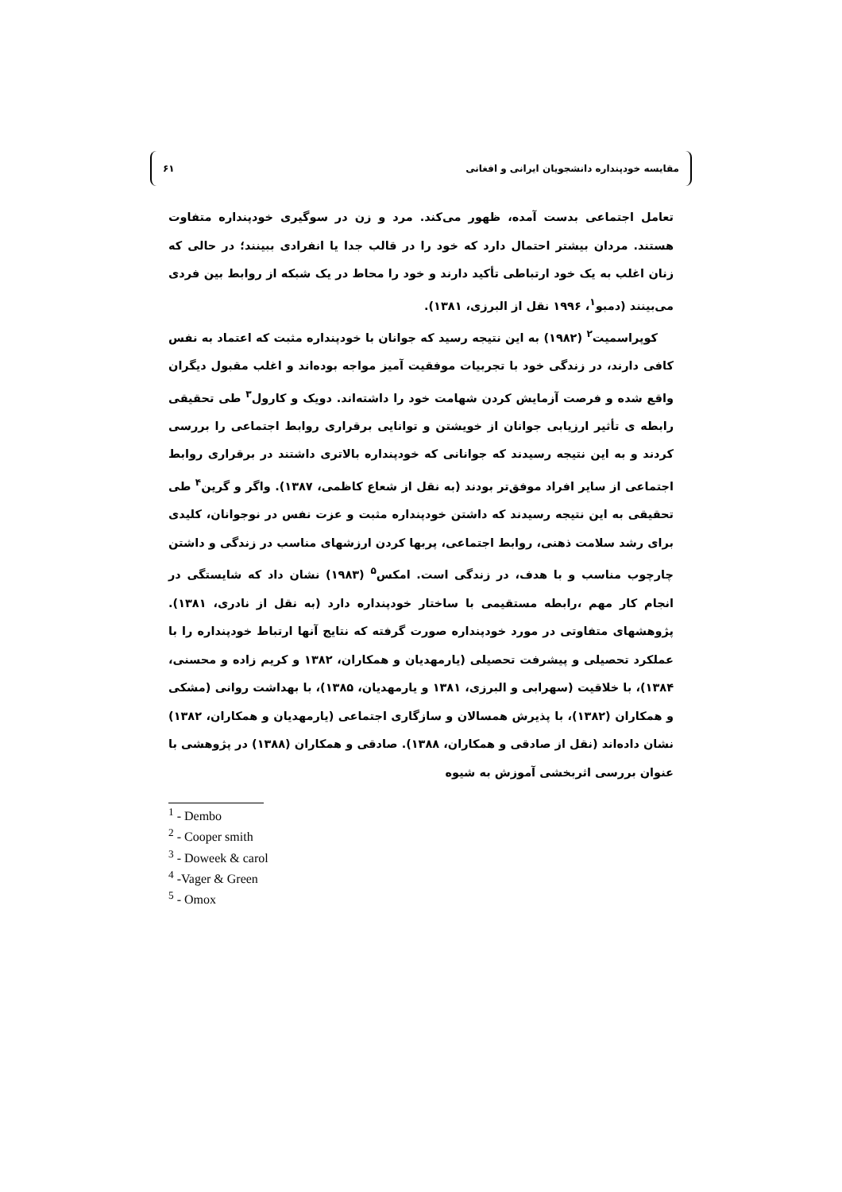مقایسه خودپنداره دانشجویان ایرانی و افغانی ۶۱
تعامل اجتماعی بدست آمده، ظهور می‌کند. مرد و زن در سوگیری خودپنداره متفاوت هستند. مردان بیشتر احتمال دارد که خود را در قالب جدا یا انفرادی ببینند؛ در حالی که زنان اغلب به یک خود ارتباطی تأکید دارند و خود را محاط در یک شبکه از روابط بین فردی می‌بینند (دمبو<sup>۱</sup>، ۱۹۹۶ نقل از البرزی، ۱۳۸۱).
کوپراسمیت<sup>۲</sup> (۱۹۸۲) به این نتیجه رسید که جوانان با خودپنداره مثبت که اعتماد به نفس کافی دارند، در زندگی خود با تجربیات موفقیت آمیز مواجه بوده‌اند و اغلب مقبول دیگران واقع شده و فرصت آزمایش کردن شهامت خود را داشته‌اند. دویک و کارول<sup>۳</sup> طی تحقیقی رابطه ی تأثیر ارزیابی جوانان از خویشتن و توانایی برقراری روابط اجتماعی را بررسی کردند و به این نتیجه رسیدند که جوانانی که خودپنداره بالاتری داشتند در برقراری روابط اجتماعی از سایر افراد موفق‌تر بودند (به نقل از شعاع کاظمی، ۱۳۸۷). واگر و گرین<sup>۴</sup> طی تحقیقی به این نتیجه رسیدند که داشتن خودپنداره مثبت و عزت نفس در نوجوانان، کلیدی برای رشد سلامت ذهنی، روابط اجتماعی، پربها کردن ارزشهای مناسب در زندگی و داشتن چارچوب مناسب و با هدف، در زندگی است. امکس<sup>۵</sup> (۱۹۸۳) نشان داد که شایستگی در انجام کار مهم ،رابطه مستقیمی با ساختار خودپنداره دارد (به نقل از نادری، ۱۳۸۱). پژوهشهای متفاوتی در مورد خودپنداره صورت گرفته که نتایج آنها ارتباط خودپنداره را با عملکرد تحصیلی و پیشرفت تحصیلی (یارمهدیان و همکاران، ۱۳۸۲ و کریم زاده و محسنی، ۱۳۸۴)، با خلاقیت (سهرابی و البرزی، ۱۳۸۱ و یارمهدیان، ۱۳۸۵)، با بهداشت روانی (مشکی و همکاران (۱۳۸۲)، با پذیرش همسالان و سازگاری اجتماعی (یارمهدیان و همکاران، ۱۳۸۲) نشان داده‌اند (نقل از صادقی و همکاران، ۱۳۸۸). صادقی و همکاران (۱۳۸۸) در پژوهشی با عنوان بررسی اثربخشی آموزش به شیوه
<sup>1</sup> - Dembo
<sup>2</sup> - Cooper smith
<sup>3</sup> - Doweek & carol
<sup>4</sup> -Vager & Green
<sup>5</sup> - Omox